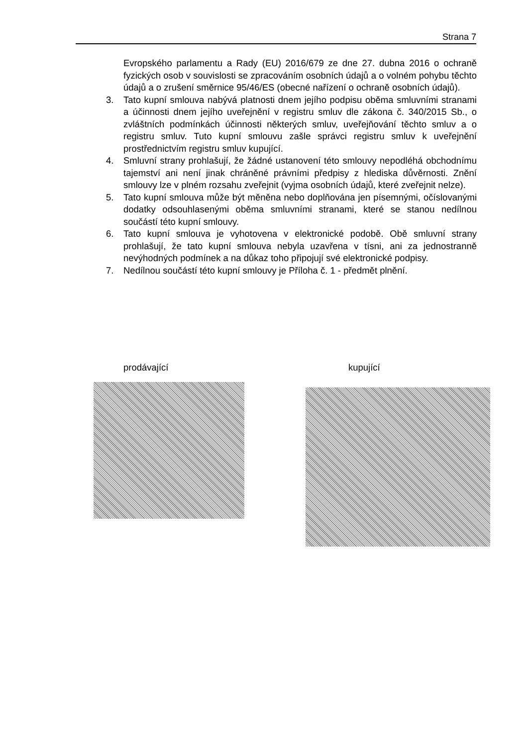Strana 7
Evropského parlamentu a Rady (EU) 2016/679 ze dne 27. dubna 2016 o ochraně fyzických osob v souvislosti se zpracováním osobních údajů a o volném pohybu těchto údajů a o zrušení směrnice 95/46/ES (obecné nařízení o ochraně osobních údajů).
3. Tato kupní smlouva nabývá platnosti dnem jejího podpisu oběma smluvními stranami a účinnosti dnem jejího uveřejnění v registru smluv dle zákona č. 340/2015 Sb., o zvláštních podmínkách účinnosti některých smluv, uveřejňování těchto smluv a o registru smluv. Tuto kupní smlouvu zašle správci registru smluv k uveřejnění prostřednictvím registru smluv kupující.
4. Smluvní strany prohlašují, že žádné ustanovení této smlouvy nepodléhá obchodnímu tajemství ani není jinak chráněné právními předpisy z hlediska důvěrnosti. Znění smlouvy lze v plném rozsahu zveřejnit (vyjma osobních údajů, které zveřejnit nelze).
5. Tato kupní smlouva může být měněna nebo doplňována jen písemnými, očíslovanými dodatky odsouhlasenými oběma smluvními stranami, které se stanou nedílnou součástí této kupní smlouvy.
6. Tato kupní smlouva je vyhotovena v elektronické podobě. Obě smluvní strany prohlašují, že tato kupní smlouva nebyla uzavřena v tísni, ani za jednostranně nevýhodných podmínek a na důkaz toho připojují své elektronické podpisy.
7. Nedílnou součástí této kupní smlouvy je Příloha č. 1 - předmět plnění.
prodávající kupující